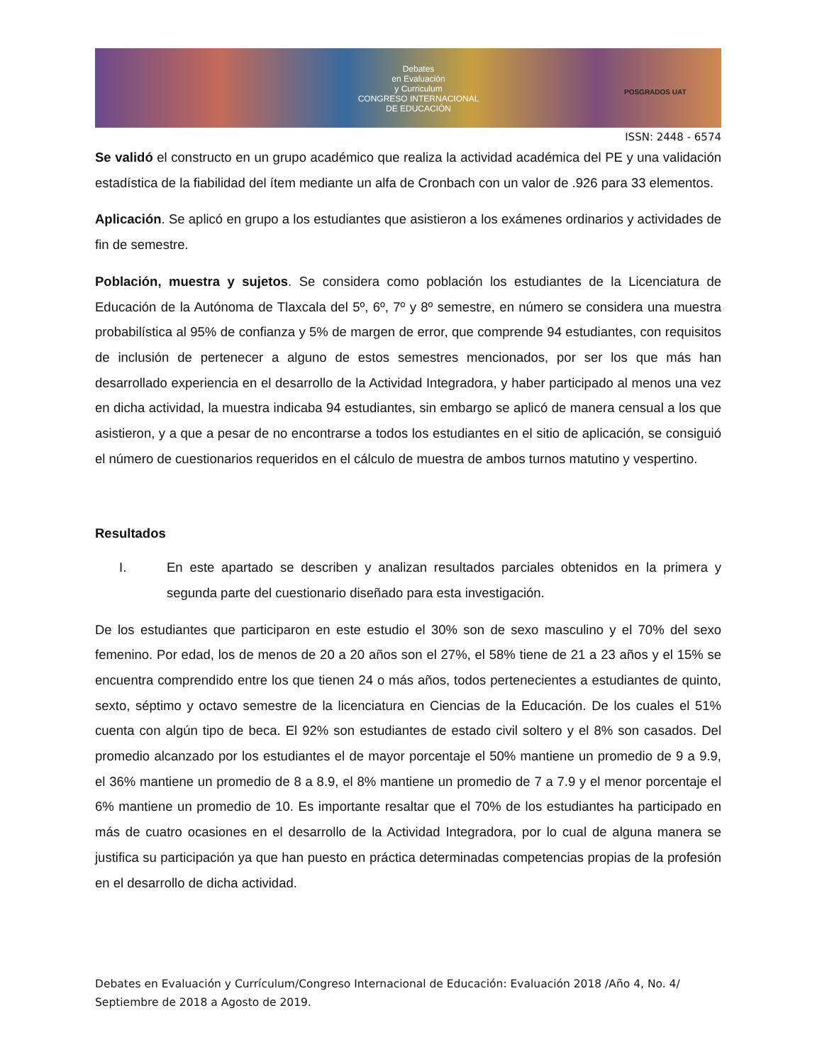Debates
en Evaluación
y Curriculum
CONGRESO INTERNACIONAL
DE EDUCACIÓN
POSGRADOS UAT
ISSN: 2448 - 6574
Se validó el constructo en un grupo académico que realiza la actividad académica del PE y una validación estadística de la fiabilidad del ítem mediante un alfa de Cronbach con un valor de .926 para 33 elementos.
Aplicación. Se aplicó en grupo a los estudiantes que asistieron a los exámenes ordinarios y actividades de fin de semestre.
Población, muestra y sujetos. Se considera como población los estudiantes de la Licenciatura de Educación de la Autónoma de Tlaxcala del 5º, 6º, 7º y 8º semestre, en número se considera una muestra probabilística al 95% de confianza y 5% de margen de error, que comprende 94 estudiantes, con requisitos de inclusión de pertenecer a alguno de estos semestres mencionados, por ser los que más han desarrollado experiencia en el desarrollo de la Actividad Integradora, y haber participado al menos una vez en dicha actividad, la muestra indicaba 94 estudiantes, sin embargo se aplicó de manera censual a los que asistieron, y a que a pesar de no encontrarse a todos los estudiantes en el sitio de aplicación, se consiguió el número de cuestionarios requeridos en el cálculo de muestra de ambos turnos matutino y vespertino.
Resultados
I. En este apartado se describen y analizan resultados parciales obtenidos en la primera y segunda parte del cuestionario diseñado para esta investigación.
De los estudiantes que participaron en este estudio el 30% son de sexo masculino y el 70% del sexo femenino. Por edad, los de menos de 20 a 20 años son el 27%, el 58% tiene de 21 a 23 años y el 15% se encuentra comprendido entre los que tienen 24 o más años, todos pertenecientes a estudiantes de quinto, sexto, séptimo y octavo semestre de la licenciatura en Ciencias de la Educación. De los cuales el 51% cuenta con algún tipo de beca. El 92% son estudiantes de estado civil soltero y el 8% son casados. Del promedio alcanzado por los estudiantes el de mayor porcentaje el 50% mantiene un promedio de 9 a 9.9, el 36% mantiene un promedio de 8 a 8.9, el 8% mantiene un promedio de 7 a 7.9 y el menor porcentaje el 6% mantiene un promedio de 10. Es importante resaltar que el 70% de los estudiantes ha participado en más de cuatro ocasiones en el desarrollo de la Actividad Integradora, por lo cual de alguna manera se justifica su participación ya que han puesto en práctica determinadas competencias propias de la profesión en el desarrollo de dicha actividad.
Debates en Evaluación y Currículum/Congreso Internacional de Educación: Evaluación 2018 /Año 4, No. 4/ Septiembre de 2018 a Agosto de 2019.